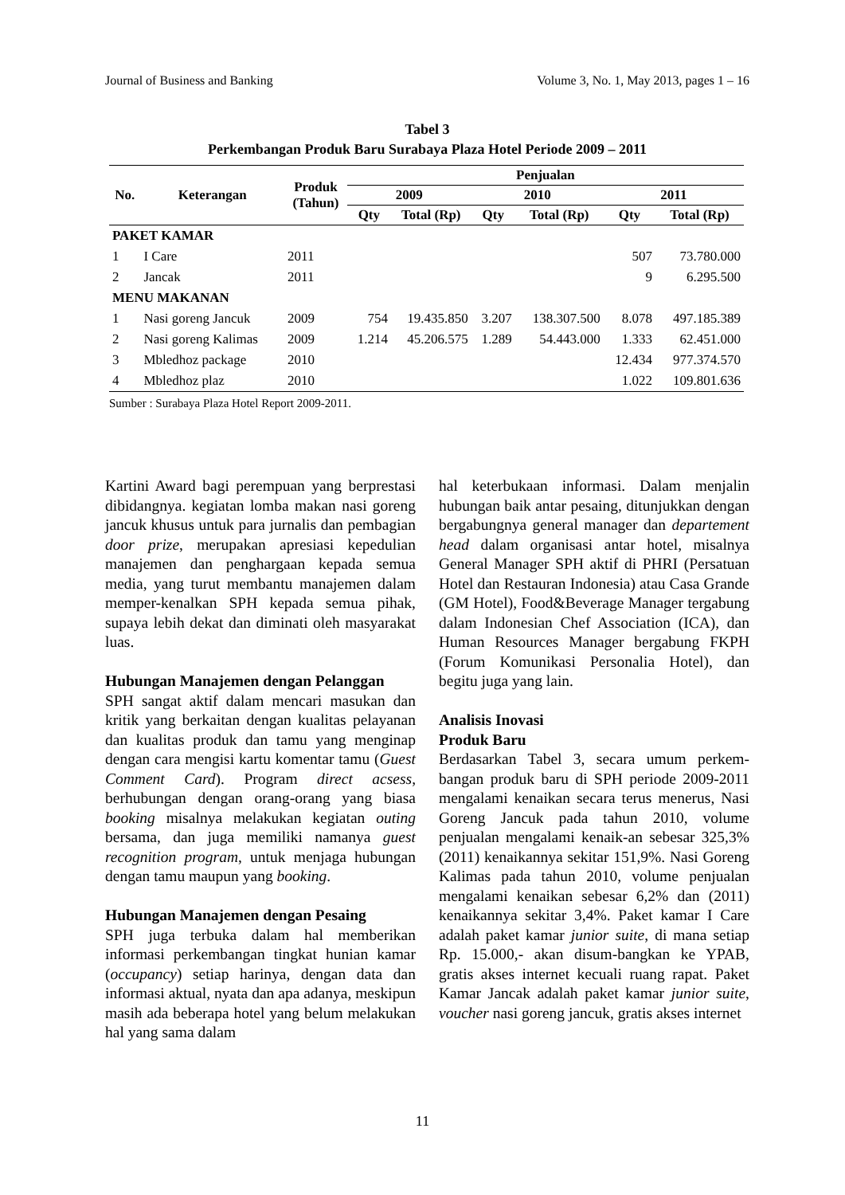Journal of Business and Banking Volume 3, No. 1, May 2013, pages 1 – 16
Tabel 3
Perkembangan Produk Baru Surabaya Plaza Hotel Periode 2009 – 2011
| No. | Keterangan | Produk (Tahun) | Penjualan | | | | | |
| --- | --- | --- | --- | --- | --- | --- | --- | --- |
| | | | 2009 | | 2010 | | 2011 | |
| | | | Qty | Total (Rp) | Qty | Total (Rp) | Qty | Total (Rp) |
| PAKET KAMAR | | | | | | | | |
| 1 | I Care | 2011 | | | | | 507 | 73.780.000 |
| 2 | Jancak | 2011 | | | | | 9 | 6.295.500 |
| MENU MAKANAN | | | | | | | | |
| 1 | Nasi goreng Jancuk | 2009 | 754 | 19.435.850 | 3.207 | 138.307.500 | 8.078 | 497.185.389 |
| 2 | Nasi goreng Kalimas | 2009 | 1.214 | 45.206.575 | 1.289 | 54.443.000 | 1.333 | 62.451.000 |
| 3 | Mbledhoz package | 2010 | | | | | 12.434 | 977.374.570 |
| 4 | Mbledhoz plaz | 2010 | | | | | 1.022 | 109.801.636 |
Sumber : Surabaya Plaza Hotel Report 2009-2011.
Kartini Award bagi perempuan yang berprestasi dibidangnya. kegiatan lomba makan nasi goreng jancuk khusus untuk para jurnalis dan pembagian door prize, merupakan apresiasi kepedulian manajemen dan penghargaan kepada semua media, yang turut membantu manajemen dalam memper-kenalkan SPH kepada semua pihak, supaya lebih dekat dan diminati oleh masyarakat luas.
Hubungan Manajemen dengan Pelanggan
SPH sangat aktif dalam mencari masukan dan kritik yang berkaitan dengan kualitas pelayanan dan kualitas produk dan tamu yang menginap dengan cara mengisi kartu komentar tamu (Guest Comment Card). Program direct acsess, berhubungan dengan orang-orang yang biasa booking misalnya melakukan kegiatan outing bersama, dan juga memiliki namanya guest recognition program, untuk menjaga hubungan dengan tamu maupun yang booking.
Hubungan Manajemen dengan Pesaing
SPH juga terbuka dalam hal memberikan informasi perkembangan tingkat hunian kamar (occupancy) setiap harinya, dengan data dan informasi aktual, nyata dan apa adanya, meskipun masih ada beberapa hotel yang belum melakukan hal yang sama dalam
hal keterbukaan informasi. Dalam menjalin hubungan baik antar pesaing, ditunjukkan dengan bergabungnya general manager dan departement head dalam organisasi antar hotel, misalnya General Manager SPH aktif di PHRI (Persatuan Hotel dan Restauran Indonesia) atau Casa Grande (GM Hotel), Food&Beverage Manager tergabung dalam Indonesian Chef Association (ICA), dan Human Resources Manager bergabung FKPH (Forum Komunikasi Personalia Hotel), dan begitu juga yang lain.
Analisis Inovasi
Produk Baru
Berdasarkan Tabel 3, secara umum perkem-bangan produk baru di SPH periode 2009-2011 mengalami kenaikan secara terus menerus, Nasi Goreng Jancuk pada tahun 2010, volume penjualan mengalami kenaik-an sebesar 325,3% (2011) kenaikannya sekitar 151,9%. Nasi Goreng Kalimas pada tahun 2010, volume penjualan mengalami kenaikan sebesar 6,2% dan (2011) kenaikannya sekitar 3,4%. Paket kamar I Care adalah paket kamar junior suite, di mana setiap Rp. 15.000,- akan disum-bangkan ke YPAB, gratis akses internet kecuali ruang rapat. Paket Kamar Jancak adalah paket kamar junior suite, voucher nasi goreng jancuk, gratis akses internet
11